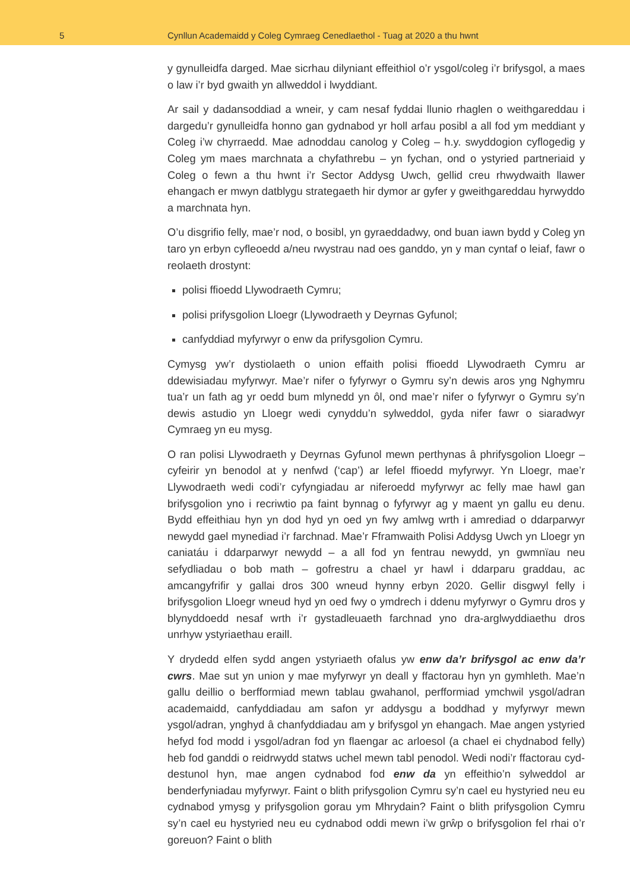5 Cynllun Academaidd y Coleg Cymraeg Cenedlaethol - Tuag at 2020 a thu hwnt
y gynulleidfa darged. Mae sicrhau dilyniant effeithiol o’r ysgol/coleg i’r brifysgol, a maes o law i’r byd gwaith yn allweddol i lwyddiant.
Ar sail y dadansoddiad a wneir, y cam nesaf fyddai llunio rhaglen o weithgareddau i dargedu’r gynulleidfa honno gan gydnabod yr holl arfau posibl a all fod ym meddiant y Coleg i’w chyrraedd. Mae adnoddau canolog y Coleg – h.y. swyddogion cyflogedig y Coleg ym maes marchnata a chyfathrebu – yn fychan, ond o ystyried partneriaid y Coleg o fewn a thu hwnt i’r Sector Addysg Uwch, gellid creu rhwydwaith llawer ehangach er mwyn datblygu strategaeth hir dymor ar gyfer y gweithgareddau hyrwyddo a marchnata hyn.
O’u disgrifio felly, mae’r nod, o bosibl, yn gyraeddadwy, ond buan iawn bydd y Coleg yn taro yn erbyn cyfleoedd a/neu rwystrau nad oes ganddo, yn y man cyntaf o leiaf, fawr o reolaeth drostynt:
polisi ffioedd Llywodraeth Cymru;
polisi prifysgolion Lloegr (Llywodraeth y Deyrnas Gyfunol;
canfyddiad myfyrwyr o enw da prifysgolion Cymru.
Cymysg yw’r dystiolaeth o union effaith polisi ffioedd Llywodraeth Cymru ar ddewisiadau myfyrwyr. Mae’r nifer o fyfyrwyr o Gymru sy’n dewis aros yng Nghymru tua’r un fath ag yr oedd bum mlynedd yn ôl, ond mae’r nifer o fyfyrwyr o Gymru sy’n dewis astudio yn Lloegr wedi cynyddu’n sylweddol, gyda nifer fawr o siaradwyr Cymraeg yn eu mysg.
O ran polisi Llywodraeth y Deyrnas Gyfunol mewn perthynas â phrifysgolion Lloegr – cyfeirir yn benodol at y nenfwd (‘cap’) ar lefel ffioedd myfyrwyr. Yn Lloegr, mae’r Llywodraeth wedi codi’r cyfyngiadau ar niferoedd myfyrwyr ac felly mae hawl gan brifysgolion yno i recriwtio pa faint bynnag o fyfyrwyr ag y maent yn gallu eu denu. Bydd effeithiau hyn yn dod hyd yn oed yn fwy amlwg wrth i amrediad o ddarparwyr newydd gael mynediad i’r farchnad. Mae’r Fframwaith Polisi Addysg Uwch yn Lloegr yn caniatáu i ddarparwyr newydd – a all fod yn fentrau newydd, yn gwmnïau neu sefydliadau o bob math – gofrestru a chael yr hawl i ddarparu graddau, ac amcangyfrifir y gallai dros 300 wneud hynny erbyn 2020. Gellir disgwyl felly i brifysgolion Lloegr wneud hyd yn oed fwy o ymdrech i ddenu myfyrwyr o Gymru dros y blynyddoedd nesaf wrth i’r gystadleuaeth farchnad yno dra-arglwyddiaethu dros unrhyw ystyriaethau eraill.
Y drydedd elfen sydd angen ystyriaeth ofalus yw enw da’r brifysgol ac enw da’r cwrs. Mae sut yn union y mae myfyrwyr yn deall y ffactorau hyn yn gymhleth. Mae’n gallu deillio o berfformiad mewn tablau gwahanol, perfformiad ymchwil ysgol/adran academaidd, canfyddiadau am safon yr addysgu a boddhad y myfyrwyr mewn ysgol/adran, ynghyd â chanfyddiadau am y brifysgol yn ehangach. Mae angen ystyried hefyd fod modd i ysgol/adran fod yn flaengar ac arloesol (a chael ei chydnabod felly) heb fod ganddi o reidrwydd statws uchel mewn tabl penodol. Wedi nodi’r ffactorau cyd-destunol hyn, mae angen cydnabod fod enw da yn effeithio’n sylweddol ar benderfyniadau myfyrwyr. Faint o blith prifysgolion Cymru sy’n cael eu hystyried neu eu cydnabod ymysg y prifysgolion gorau ym Mhrydain? Faint o blith prifysgolion Cymru sy’n cael eu hystyried neu eu cydnabod oddi mewn i’w grŵp o brifysgolion fel rhai o’r goreuon? Faint o blith